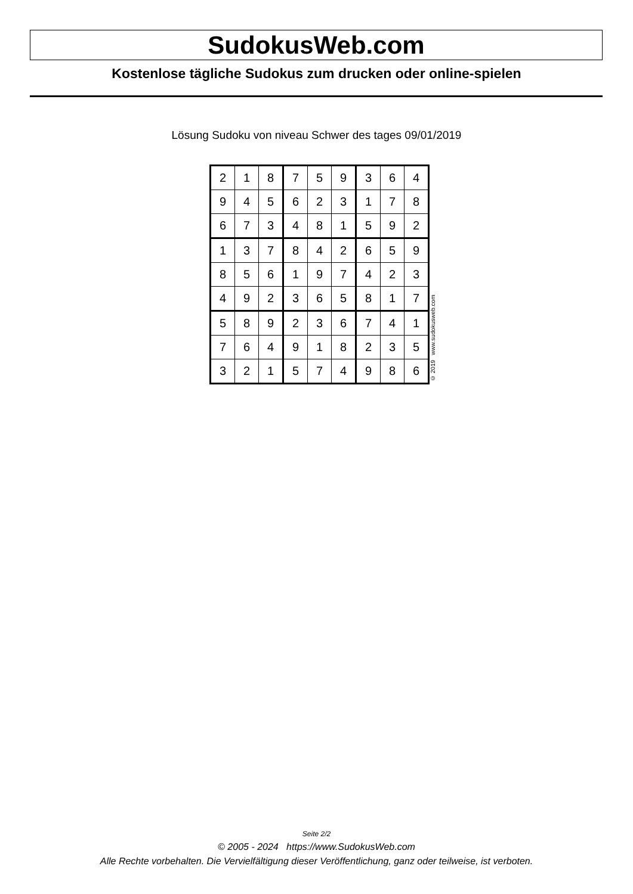SudokusWeb.com
Kostenlose tägliche Sudokus zum drucken oder online-spielen
Lösung Sudoku von niveau Schwer des tages 09/01/2019
| 2 | 1 | 8 | 7 | 5 | 9 | 3 | 6 | 4 |
| 9 | 4 | 5 | 6 | 2 | 3 | 1 | 7 | 8 |
| 6 | 7 | 3 | 4 | 8 | 1 | 5 | 9 | 2 |
| 1 | 3 | 7 | 8 | 4 | 2 | 6 | 5 | 9 |
| 8 | 5 | 6 | 1 | 9 | 7 | 4 | 2 | 3 |
| 4 | 9 | 2 | 3 | 6 | 5 | 8 | 1 | 7 |
| 5 | 8 | 9 | 2 | 3 | 6 | 7 | 4 | 1 |
| 7 | 6 | 4 | 9 | 1 | 8 | 2 | 3 | 5 |
| 3 | 2 | 1 | 5 | 7 | 4 | 9 | 8 | 6 |
© 2019 www.sudokusweb.com
Seite 2/2
© 2005 - 2024 https://www.SudokusWeb.com
Alle Rechte vorbehalten. Die Vervielfältigung dieser Veröffentlichung, ganz oder teilweise, ist verboten.